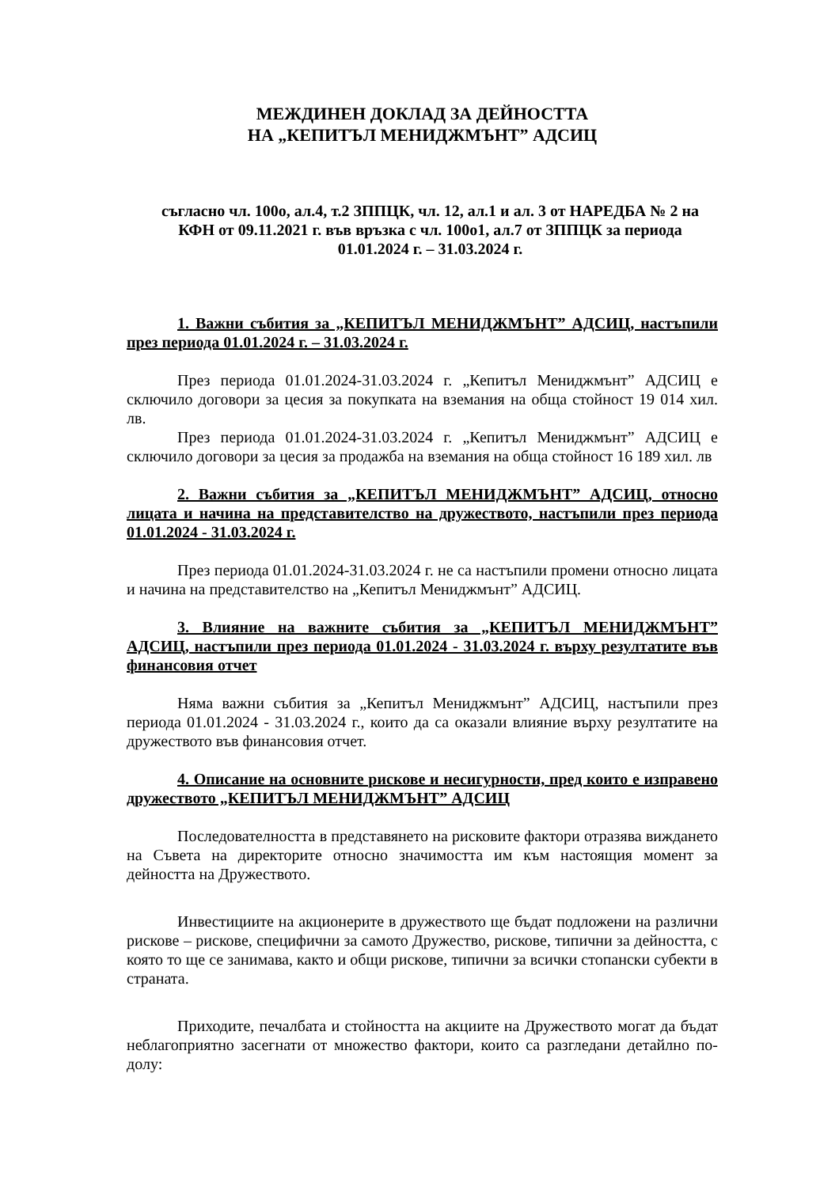МЕЖДИНЕН ДОКЛАД ЗА ДЕЙНОСТТА
НА „КЕПИТЪЛ МЕНИДЖМЪНТ” АДСИЦ
съгласно чл. 100о, ал.4, т.2 ЗППЦК, чл. 12, ал.1 и ал. 3 от НАРЕДБА № 2 на КФН от 09.11.2021 г. във връзка с чл. 100о1, ал.7 от ЗППЦК за периода 01.01.2024 г. – 31.03.2024 г.
1. Важни събития за „КЕПИТЪЛ МЕНИДЖМЪНТ” АДСИЦ, настъпили през периода 01.01.2024 г. – 31.03.2024 г.
През периода 01.01.2024-31.03.2024 г. „Кепитъл Мениджмънт” АДСИЦ е сключило договори за цесия за покупката на вземания на обща стойност 19 014 хил. лв.
През периода 01.01.2024-31.03.2024 г. „Кепитъл Мениджмънт” АДСИЦ е сключило договори за цесия за продажба на вземания на обща стойност 16 189 хил. лв
2. Важни събития за „КЕПИТЪЛ МЕНИДЖМЪНТ” АДСИЦ, относно лицата и начина на представителство на дружеството, настъпили през периода 01.01.2024 - 31.03.2024 г.
През периода 01.01.2024-31.03.2024 г. не са настъпили промени относно лицата и начина на представителство на „Кепитъл Мениджмънт” АДСИЦ.
3. Влияние на важните събития за „КЕПИТЪЛ МЕНИДЖМЪНТ” АДСИЦ, настъпили през периода 01.01.2024 - 31.03.2024 г. върху резултатите във финансовия отчет
Няма важни събития за „Кепитъл Мениджмънт” АДСИЦ, настъпили през периода 01.01.2024 - 31.03.2024 г., които да са оказали влияние върху резултатите на дружеството във финансовия отчет.
4. Описание на основните рискове и несигурности, пред които е изправено дружеството „КЕПИТЪЛ МЕНИДЖМЪНТ” АДСИЦ
Последователността в представянето на рисковите фактори отразява виждането на Съвета на директорите относно значимостта им към настоящия момент за дейността на Дружеството.
Инвестициите на акционерите в дружеството ще бъдат подложени на различни рискове – рискове, специфични за самото Дружество, рискове, типични за дейността, с която то ще се занимава, както и общи рискове, типични за всички стопански субекти в страната.
Приходите, печалбата и стойността на акциите на Дружеството могат да бъдат неблагоприятно засегнати от множество фактори, които са разгледани детайлно по-долу: